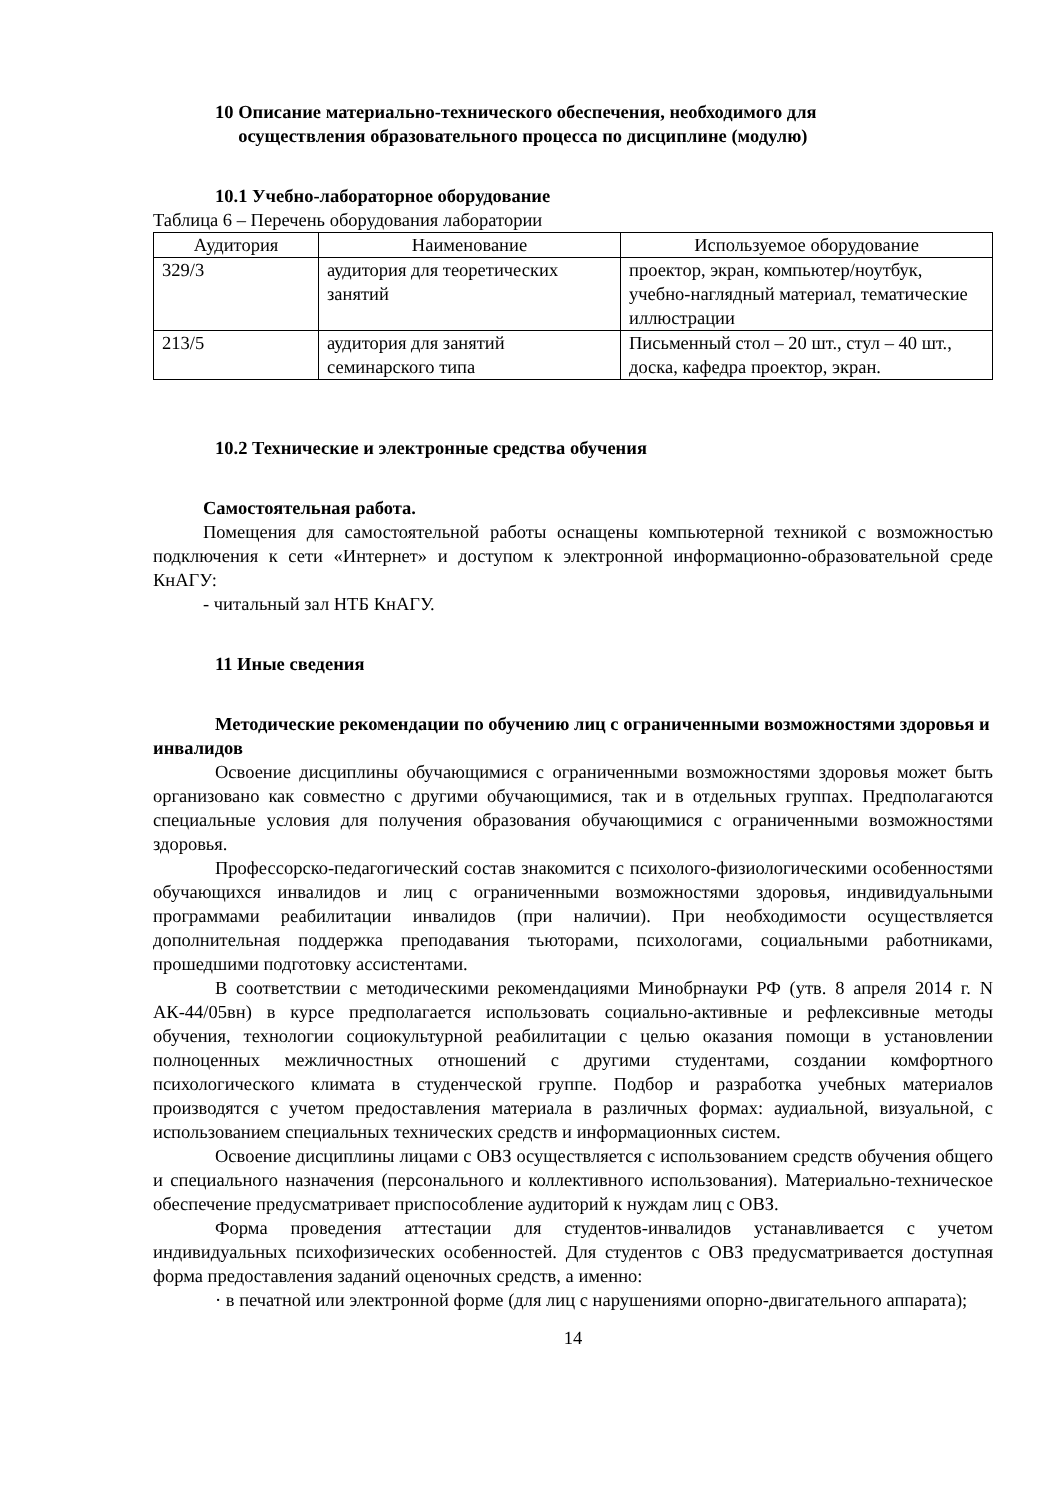10 Описание материально-технического обеспечения, необходимого для
осуществления образовательного процесса по дисциплине (модулю)
10.1 Учебно-лабораторное оборудование
Таблица 6 – Перечень оборудования лаборатории
| Аудитория | Наименование | Используемое оборудование |
| --- | --- | --- |
| 329/3 | аудитория для теоретических занятий | проектор, экран, компьютер/ноутбук, учебно-наглядный материал, тематические иллюстрации |
| 213/5 | аудитория для занятий семинарского типа | Письменный стол – 20 шт., стул – 40 шт., доска, кафедра проектор, экран. |
10.2 Технические и электронные средства обучения
Самостоятельная работа.
Помещения для самостоятельной работы оснащены компьютерной техникой с возможностью подключения к сети «Интернет» и доступом к электронной информационно-образовательной среде КнАГУ:
- читальный зал НТБ КнАГУ.
11 Иные сведения
Методические рекомендации по обучению лиц с ограниченными возможностями здоровья и инвалидов
Освоение дисциплины обучающимися с ограниченными возможностями здоровья может быть организовано как совместно с другими обучающимися, так и в отдельных группах. Предполагаются специальные условия для получения образования обучающимися с ограниченными возможностями здоровья.
Профессорско-педагогический состав знакомится с психолого-физиологическими особенностями обучающихся инвалидов и лиц с ограниченными возможностями здоровья, индивидуальными программами реабилитации инвалидов (при наличии). При необходимости осуществляется дополнительная поддержка преподавания тьюторами, психологами, социальными работниками, прошедшими подготовку ассистентами.
В соответствии с методическими рекомендациями Минобрнауки РФ (утв. 8 апреля 2014 г. N АК-44/05вн) в курсе предполагается использовать социально-активные и рефлексивные методы обучения, технологии социокультурной реабилитации с целью оказания помощи в установлении полноценных межличностных отношений с другими студентами, создании комфортного психологического климата в студенческой группе. Подбор и разработка учебных материалов производятся с учетом предоставления материала в различных формах: аудиальной, визуальной, с использованием специальных технических средств и информационных систем.
Освоение дисциплины лицами с ОВЗ осуществляется с использованием средств обучения общего и специального назначения (персонального и коллективного использования). Материально-техническое обеспечение предусматривает приспособление аудиторий к нуждам лиц с ОВЗ.
Форма проведения аттестации для студентов-инвалидов устанавливается с учетом индивидуальных психофизических особенностей. Для студентов с ОВЗ предусматривается доступная форма предоставления заданий оценочных средств, а именно:
· в печатной или электронной форме (для лиц с нарушениями опорно-двигательного аппарата);
14